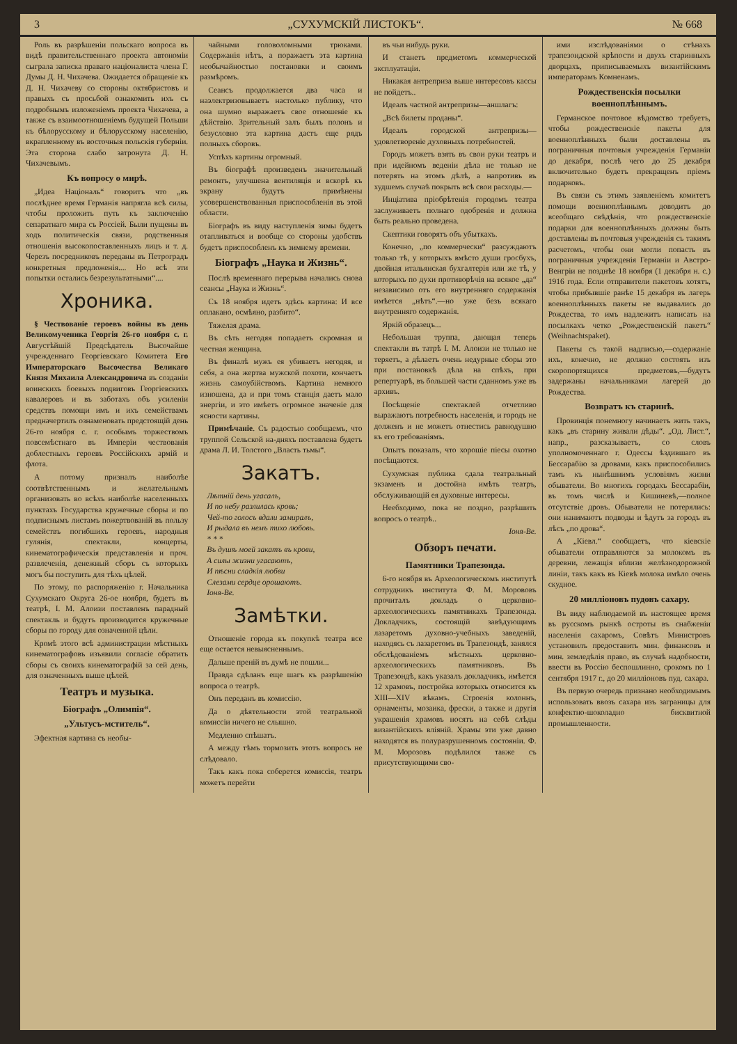3 „СУХУМСКІЙ ЛИСТОКЪ“. № 668
Роль въ разрѣшеніи польскаго вопроса въ видѣ правительственнаго проекта автономіи сыграла записка праваго націоналиста члена Г. Думы Д. Н. Чихачева. Ожидается обращеніе къ Д. Н. Чихачеву со стороны октябристовъ и правыхъ съ просьбой ознакомить ихъ съ подробнымъ изложеніемъ проекта Чихачева, а также съ взаимоотношеніемъ будущей Польши къ бѣлорусскому и бѣлорусскому населенію, вкрапленному въ восточныя польскія губерніи. Эта сторона слабо затронута Д. Н. Чихачевымъ.
Къ вопросу о мирѣ.
„Идеа Національ“ говоритъ что „въ послѣднее время Германія напрягла всѣ силы, чтобы проложить путь къ заключенію сепаратнаго мира съ Россіей. Были пущены въ ходъ политическія связи, родственныя отношенія высокопоставленныхъ лицъ и т. д. Черезъ посредниковъ переданы въ Петроградъ конкретныя предложенія.... Но всѣ эти попытки остались безрезультатными“....
Хроника.
§ Чествованіе героевъ войны въ день Великомученика Георгія 26-го ноября с. г. Августѣйшій Предсѣдатель Высочайше учрежденнаго Георгіевскаго Комитета Его Императорскаго Высочества Великаго Князя Михаила Александровича въ созданіи воинскихъ боевыхъ подвиговъ Георгіевскихъ кавалеровъ и въ заботахъ объ усиленіи средствъ помощи имъ и ихъ семействамъ предначертилъ ознаменовать предстоящій день 26-го ноября с. г. особымъ торжествомъ повсемѣстнаго въ Имперіи чествованія доблестныхъ героевъ Россійскихъ армій и флота.
А потому призналъ наиболѣе соотвѣтственнымъ и желательнымъ организовать во всѣхъ наиболѣе населенныхъ пунктахъ Государства кружечные сборы и по подписнымъ листамъ пожертвованій въ пользу семействъ погибшихъ героевъ, народныя гулянія, спектакли, концерты, кинематографическія представленія и проч. развлеченія, денежный сборъ съ которыхъ могъ бы поступить для тѣхъ цѣлей.
По этому, по распоряженію г. Начальника Сухумскаго Округа 26-ое ноября, будетъ въ театрѣ, І. М. Алоизи поставленъ парадный спектакль и будутъ производится кружечные сборы по городу для означенной цѣли.
Кромѣ этого всѣ администрации мѣстныхъ кинематографовъ изъявили согласіе обратить сборы съ своихъ кинематографій за сей день, для означенныхъ выше цѣлей.
Театръ и музыка.
Біографъ „Олимпія“.
„Ультусъ-мститель“.
Эфектная картина съ необы-
чайными головоломными трюками. Содержанія нѣтъ, а поражаетъ эта картина необычайностью постановки и своимъ размѣромъ.
Сеансъ продолжается два часа и наэлектризовываетъ настолько публику, что она шумно выражаетъ свое отношеніе къ дѣйствію. Зрительный залъ былъ полонъ и безусловно эта картина дастъ еще рядъ полныхъ сборовъ.
Успѣхъ картины огромный.
Въ біографѣ произведенъ значительный ремонтъ, улучшена вентиляція и вскорѣ къ экрану будутъ примѣнены усовершенствованныя приспособленія въ этой области.
Біографъ въ виду наступленія зимы будетъ отапливаться и вообще со стороны удобствъ будетъ приспособленъ къ зимнему времени.
Біографъ „Наука и Жизнь“.
Послѣ временнаго перерыва начались снова сеансы „Наука и Жизнь“.
Съ 18 ноября идетъ здѣсь картина: И все оплакано, осмѣяно, разбито“.
Тяжелая драма.
Въ сѣть негодяя попадаетъ скромная и честная женщина.
Въ финалѣ мужъ ея убиваетъ негодяя, и себя, а она жертва мужской похоти, кончаетъ жизнь самоубійствомъ. Картина немного изношена, да и при томъ станція даетъ мало энергіи, и это имѣетъ огромное значеніе для ясности картины.
Примѣчаніе. Съ радостью сообщаемъ, что труппой Сельской на-дняхъ поставлена будетъ драма Л. И. Толстого „Власть тьмы“.
Закатъ.
Лѣтній день угасалъ,
И по небу разлилась кровь;
Чей-то голосъ вдали замиралъ,
И рыдала въ немъ тихо любовь.
* * *
Въ душѣ моей закатъ въ крови,
А силы жизни угасаютъ,
И пѣсни сладкія любви
Слезами сердце орошаютъ.
Іоня-Be.
Замѣтки.
Отношеніе города къ покупкѣ театра все еще остается невыясненнымъ.
Дальше преній въ думѣ не пошли...
Правда сдѣланъ еще шагъ къ разрѣшенію вопроса о театрѣ.
Онъ переданъ въ комиссію.
Да о дѣятельности этой театральной комиссіи ничего не слышно.
Медленно спѣшатъ.
А между тѣмъ тормозить этотъ вопросъ не слѣдовало.
Такъ какъ пока соберется комиссія, театръ можетъ перейти
въ чьи нибудь руки.
И станетъ предметомъ коммерческой эксплуатаціи.
Никакая антреприза выше интересовъ кассы не пойдетъ..
Идеалъ частной антрепризы—аншлагъ:
„Всѣ билеты проданы“.
Идеалъ городской антрепризы—удовлетвореніе духовныхъ потребностей.
Городъ можетъ взять въ свои руки театръ и при идейномъ веденіи дѣла не только не потерять на этомъ дѣлѣ, а напротивъ въ худшемъ случаѣ покрыть всѣ свои расходы.—
Инціатива пріобрѣтенія городомъ театра заслуживаетъ полнаго одобренія и должна быть реально проведена.
Скептики говорятъ объ убыткахъ.
Конечно, „по коммерчески“ разсуждаютъ только тѣ, у которыхъ вмѣсто души гросбухъ, двойная итальянская бухгалтерія или же тѣ, у которыхъ по духи противорѣчія на всякое „да“ независимо отъ его внутренняго содержанія имѣется „нѣтъ“.—но уже безъ всякаго внутренняго содержанія.
Яркій образецъ...
Небольшая труппа, дающая теперь спектакли въ татрѣ І. М. Алоизи не только не теряетъ, а дѣлаетъ очень недурные сборы это при постановкѣ дѣла на спѣхъ, при репертуарѣ, въ большей части сданномъ уже въ архивъ.
Посѣщеніе спектаклей отчетливо выражаютъ потребность населенія, и городъ не долженъ и не можетъ отнестись равнодушно къ его требованіямъ.
Опытъ показалъ, что хорошіе пiесы охотно посѣщаются.
Сухумская публика сдала театральный экзаменъ и достойна имѣть театръ, обслуживающій ея духовные интересы.
Неебходимо, пока не поздно, разрѣшить вопросъ о театрѣ..
Іоня-Be.
Обзоръ печати.
Памятники Трапезонда.
6-го ноября въ Археологическомъ институтѣ сотрудникъ института Ф. М. Морововъ прочиталъ докладъ о церковно-археологическихъ памятникахъ Трапезонда. Докладчикъ, состоящій завѣдующимъ лазаретомъ духовно-учебныхъ заведеній, находясь съ лазаретомъ въ Трапезондѣ, занялся обслѣдованіемъ мѣстныхъ церковно-археологическихъ памятниковъ. Въ Трапезондѣ, какъ указалъ докладчикъ, имѣется 12 храмовъ, постройка которыхъ относится къ XIII—XIV вѣкамъ. Строенія колоннъ, орнаменты, мозаика, фрески, а также и другія украшенія храмовъ носятъ на себѣ слѣды византійскихъ вліяній. Храмы эти уже давно находятся въ полуразрушенномъ состояніи. Ф. М. Морозовъ подѣлился также съ присутствующими сво-
ими изслѣдованіями о стѣнахъ трапезондской крѣпости и двухъ старинныхъ дворцахъ, приписываемыхъ византійскимъ императорамъ Комненамъ.
Рождественскія посылки военноплѣннымъ.
Германское почтовое вѣдомство требуетъ, чтобы рождественскіе пакеты для военноплѣнныхъ были доставлены въ пограничныя почтовыя учрежденія Германіи до декабря, послѣ чего до 25 декабря включительно будетъ прекращенъ пріемъ подарковъ.
Въ связи съ этимъ заявленіемъ комитетъ помощи военноплѣннымъ доводитъ до всеобщаго свѣдѣнія, что рождественскіе подарки для военноплѣнныхъ должны быть доставлены въ почтовыя учрежденія съ такимъ расчетомъ, чтобы они могли попасть въ пограничныя учрежденія Германіи и Австро-Венгріи не позднѣе 18 ноября (1 декабря н. с.) 1916 года. Если отправители пакетовъ хотятъ, чтобы прибывшіе ранѣе 15 декабря въ лагерь военноплѣнныхъ пакеты не выдавались до Рождества, то имъ надлежитъ написать на посылкахъ четко „Рождественскій пакетъ“ (Weihnachtspaket).
Пакеты съ такой надписью,—содержаніе ихъ, конечно, не должно состоять изъ скоропортящихся предметовъ,—будутъ задержаны начальниками лагерей до Рождества.
Возвратъ къ старинѣ.
Провинція понемногу начинаетъ жить такъ, какъ „въ старину живали дѣды“. „Од. Лист.“, напр., разсказываетъ, со словъ уполномоченнаго г. Одессы ѣздившаго въ Бессарабію за дровами, какъ приспособились тамъ къ нынѣшнимъ условіямъ жизни обыватели. Во многихъ городахъ Бессарабіи, въ томъ числѣ и Кишиневѣ,—полное отсутствіе дровъ. Обыватели не потерялись: они нанимаютъ подводы и ѣдутъ за городъ въ лѣсъ „по дрова“.
А „Кіевл.“ сообщаетъ, что кіевскіе обыватели отправляются за молокомъ въ деревни, лежащія вблизи желѣзнодорожной линіи, такъ какъ въ Кіевѣ молока имѣло очень скудное.
20 милліоновъ пудовъ сахару.
Въ виду наблюдаемой въ настоящее время въ русскомъ рынкѣ остроты въ снабженіи населенія сахаромъ, Совѣтъ Министровъ установилъ предоставить мин. финансовъ и мин. земледѣлія право, въ случаѣ надобности, ввести въ Россію беспошлинно, срокомъ по 1 сентября 1917 г., до 20 милліоновъ пуд. сахара.
Въ первую очередь признано необходимымъ использовать ввозъ сахара изъ заграницы для конфектно-шоколадно бисквитной промышленности.